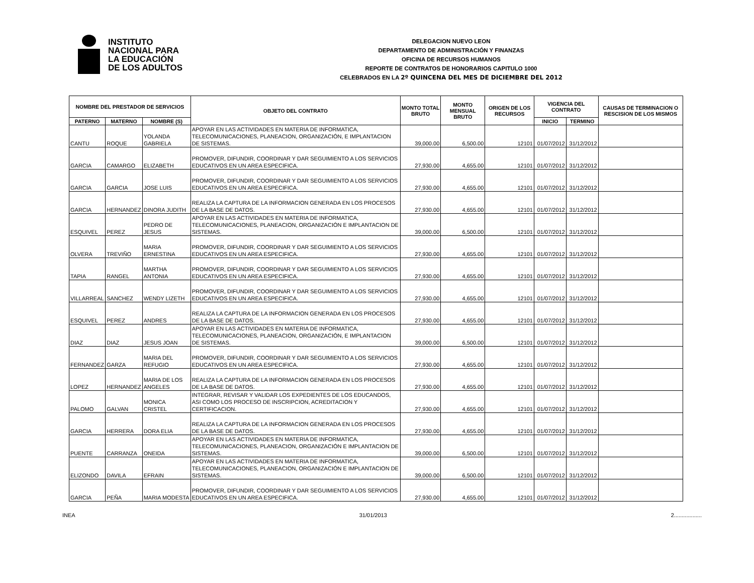INSTITUTO
NACIONAL PARA
LA EDUCACIÓN
DE LOS ADULTOS
DELEGACION NUEVO LEON
DEPARTAMENTO DE ADMINISTRACIÓN Y FINANZAS
OFICINA DE RECURSOS HUMANOS
REPORTE DE CONTRATOS DE HONORARIOS CAPITULO 1000
CELEBRADOS EN LA 2º QUINCENA DEL MES DE DICIEMBRE DEL 2012
| NOMBRE DEL PRESTADOR DE SERVICIOS | | | OBJETO DEL CONTRATO | MONTO TOTAL BRUTO | MONTO MENSUAL BRUTO | ORIGEN DE LOS RECURSOS | VIGENCIA DEL CONTRATO | | CAUSAS DE TERMINACION O RESCISION DE LOS MISMOS |
| --- | --- | --- | --- | --- | --- | --- | --- | --- | --- |
| PATERNO | MATERNO | NOMBRE (S) | | | | | INICIO | TERMINO | |
| CANTU | ROQUE | YOLANDA GABRIELA | APOYAR EN LAS ACTIVIDADES EN MATERIA DE INFORMATICA, TELECOMUNICACIONES, PLANEACION, ORGANIZACIÓN, E IMPLANTACION DE SISTEMAS. | 39,000.00 | 6,500.00 | 12101 | 01/07/2012 | 31/12/2012 | |
| GARCIA | CAMARGO | ELIZABETH | PROMOVER, DIFUNDIR, COORDINAR Y DAR SEGUIMIENTO A LOS SERVICIOS EDUCATIVOS EN UN AREA ESPECIFICA. | 27,930.00 | 4,655.00 | 12101 | 01/07/2012 | 31/12/2012 | |
| GARCIA | GARCIA | JOSE LUIS | PROMOVER, DIFUNDIR, COORDINAR Y DAR SEGUIMIENTO A LOS SERVICIOS EDUCATIVOS EN UN AREA ESPECIFICA. | 27,930.00 | 4,655.00 | 12101 | 01/07/2012 | 31/12/2012 | |
| GARCIA | HERNANDEZ | DINORA JUDITH | REALIZA LA CAPTURA DE LA INFORMACION GENERADA EN LOS PROCESOS DE LA BASE DE DATOS. | 27,930.00 | 4,655.00 | 12101 | 01/07/2012 | 31/12/2012 | |
| ESQUIVEL | PEREZ | PEDRO DE JESUS | APOYAR EN LAS ACTIVIDADES EN MATERIA DE INFORMATICA, TELECOMUNICACIONES, PLANEACION, ORGANIZACIÓN E IMPLANTACION DE SISTEMAS. | 39,000.00 | 6,500.00 | 12101 | 01/07/2012 | 31/12/2012 | |
| OLVERA | TREVIÑO | MARIA ERNESTINA | PROMOVER, DIFUNDIR, COORDINAR Y DAR SEGUIMIENTO A LOS SERVICIOS EDUCATIVOS EN UN AREA ESPECIFICA. | 27,930.00 | 4,655.00 | 12101 | 01/07/2012 | 31/12/2012 | |
| TAPIA | RANGEL | MARTHA ANTONIA | PROMOVER, DIFUNDIR, COORDINAR Y DAR SEGUIMIENTO A LOS SERVICIOS EDUCATIVOS EN UN AREA ESPECIFICA. | 27,930.00 | 4,655.00 | 12101 | 01/07/2012 | 31/12/2012 | |
| VILLARREAL | SANCHEZ | WENDY LIZETH | PROMOVER, DIFUNDIR, COORDINAR Y DAR SEGUIMIENTO A LOS SERVICIOS EDUCATIVOS EN UN AREA ESPECIFICA. | 27,930.00 | 4,655.00 | 12101 | 01/07/2012 | 31/12/2012 | |
| ESQUIVEL | PEREZ | ANDRES | REALIZA LA CAPTURA DE LA INFORMACION GENERADA EN LOS PROCESOS DE LA BASE DE DATOS. | 27,930.00 | 4,655.00 | 12101 | 01/07/2012 | 31/12/2012 | |
| DIAZ | DIAZ | JESUS JOAN | APOYAR EN LAS ACTIVIDADES EN MATERIA DE INFORMATICA, TELECOMUNICACIONES, PLANEACION, ORGANIZACIÓN, E IMPLANTACION DE SISTEMAS. | 39,000.00 | 6,500.00 | 12101 | 01/07/2012 | 31/12/2012 | |
| FERNANDEZ | GARZA | MARIA DEL REFUGIO | PROMOVER, DIFUNDIR, COORDINAR Y DAR SEGUIMIENTO A LOS SERVICIOS EDUCATIVOS EN UN AREA ESPECIFICA. | 27,930.00 | 4,655.00 | 12101 | 01/07/2012 | 31/12/2012 | |
| LOPEZ | HERNANDEZ | MARIA DE LOS ANGELES | REALIZA LA CAPTURA DE LA INFORMACION GENERADA EN LOS PROCESOS DE LA BASE DE DATOS. | 27,930.00 | 4,655.00 | 12101 | 01/07/2012 | 31/12/2012 | |
| PALOMO | GALVAN | MONICA CRISTEL | INTEGRAR, REVISAR Y VALIDAR LOS EXPEDIENTES DE LOS EDUCANDOS, ASI COMO LOS PROCESO DE INSCRIPCION, ACREDITACION Y CERTIFICACION. | 27,930.00 | 4,655.00 | 12101 | 01/07/2012 | 31/12/2012 | |
| GARCIA | HERRERA | DORA ELIA | REALIZA LA CAPTURA DE LA INFORMACION GENERADA EN LOS PROCESOS DE LA BASE DE DATOS. | 27,930.00 | 4,655.00 | 12101 | 01/07/2012 | 31/12/2012 | |
| PUENTE | CARRANZA | ONEIDA | APOYAR EN LAS ACTIVIDADES EN MATERIA DE INFORMATICA, TELECOMUNICACIONES, PLANEACION, ORGANIZACIÓN E IMPLANTACION DE SISTEMAS. | 39,000.00 | 6,500.00 | 12101 | 01/07/2012 | 31/12/2012 | |
| ELIZONDO | DAVILA | EFRAIN | APOYAR EN LAS ACTIVIDADES EN MATERIA DE INFORMATICA, TELECOMUNICACIONES, PLANEACION, ORGANIZACIÓN E IMPLANTACION DE SISTEMAS. | 39,000.00 | 6,500.00 | 12101 | 01/07/2012 | 31/12/2012 | |
| GARCIA | PEÑA | MARIA MODESTA | PROMOVER, DIFUNDIR, COORDINAR Y DAR SEGUIMIENTO A LOS SERVICIOS EDUCATIVOS EN UN AREA ESPECIFICA. | 27,930.00 | 4,655.00 | 12101 | 01/07/2012 | 31/12/2012 | |
INEA 31/01/2013 2..................